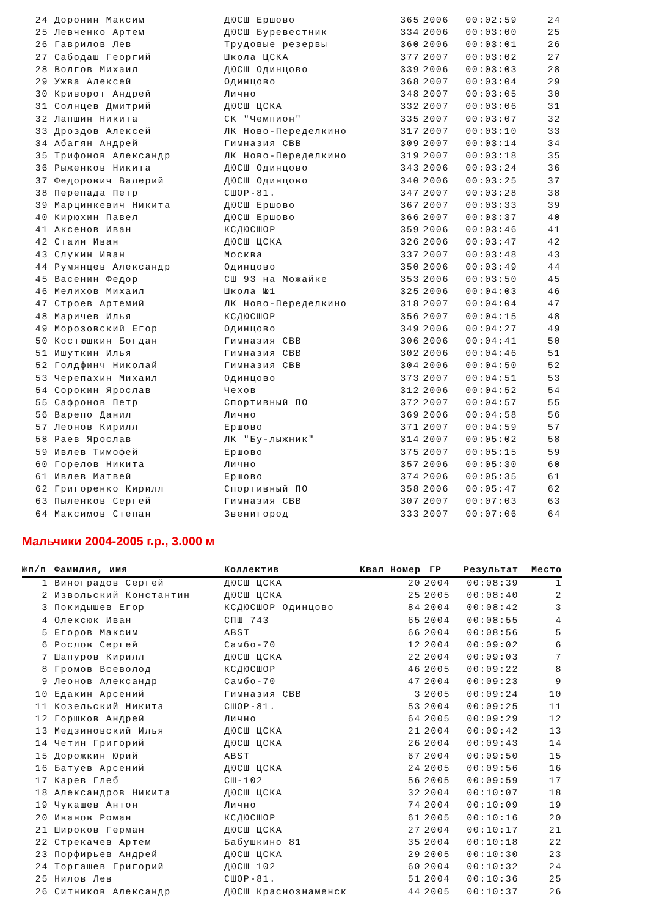| 24 | Доронин Максим | ДЮСШ Ершово | 365 | 2006 | 00:02:59 | 24 |
| 25 | Левченко Артем | ДЮСШ Буревестник | 334 | 2006 | 00:03:00 | 25 |
| 26 | Гаврилов Лев | Трудовые резервы | 360 | 2006 | 00:03:01 | 26 |
| 27 | Сабодаш Георгий | Школа ЦСКА | 377 | 2007 | 00:03:02 | 27 |
| 28 | Волгов Михаил | ДЮСШ Одинцово | 339 | 2006 | 00:03:03 | 28 |
| 29 | Ужва Алексей | Одинцово | 368 | 2007 | 00:03:04 | 29 |
| 30 | Криворот Андрей | Лично | 348 | 2007 | 00:03:05 | 30 |
| 31 | Солнцев Дмитрий | ДЮСШ ЦСКА | 332 | 2007 | 00:03:06 | 31 |
| 32 | Лапшин Никита | СК "Чемпион" | 335 | 2007 | 00:03:07 | 32 |
| 33 | Дроздов Алексей | ЛК Ново-Переделкино | 317 | 2007 | 00:03:10 | 33 |
| 34 | Абагян Андрей | Гимназия СВВ | 309 | 2007 | 00:03:14 | 34 |
| 35 | Трифонов Александр | ЛК Ново-Переделкино | 319 | 2007 | 00:03:18 | 35 |
| 36 | Рыженков Никита | ДЮСШ Одинцово | 343 | 2006 | 00:03:24 | 36 |
| 37 | Федорович Валерий | ДЮСШ Одинцово | 340 | 2006 | 00:03:25 | 37 |
| 38 | Перепада Петр | СШОР-81. | 347 | 2007 | 00:03:28 | 38 |
| 39 | Марцинкевич Никита | ДЮСШ Ершово | 367 | 2007 | 00:03:33 | 39 |
| 40 | Кирюхин Павел | ДЮСШ Ершово | 366 | 2007 | 00:03:37 | 40 |
| 41 | Аксенов Иван | КСДЮСШОР | 359 | 2006 | 00:03:46 | 41 |
| 42 | Стаин Иван | ДЮСШ ЦСКА | 326 | 2006 | 00:03:47 | 42 |
| 43 | Слукин Иван | Москва | 337 | 2007 | 00:03:48 | 43 |
| 44 | Румянцев Александр | Одинцово | 350 | 2006 | 00:03:49 | 44 |
| 45 | Васенин Федор | СШ 93 на Можайке | 353 | 2006 | 00:03:50 | 45 |
| 46 | Мелихов Михаил | Школа №1 | 325 | 2006 | 00:04:03 | 46 |
| 47 | Строев Артемий | ЛК Ново-Переделкино | 318 | 2007 | 00:04:04 | 47 |
| 48 | Маричев Илья | КСДЮСШОР | 356 | 2007 | 00:04:15 | 48 |
| 49 | Морозовский Егор | Одинцово | 349 | 2006 | 00:04:27 | 49 |
| 50 | Костюшкин Богдан | Гимназия СВВ | 306 | 2006 | 00:04:41 | 50 |
| 51 | Ишуткин Илья | Гимназия СВВ | 302 | 2006 | 00:04:46 | 51 |
| 52 | Голдфинч Николай | Гимназия СВВ | 304 | 2006 | 00:04:50 | 52 |
| 53 | Черепахин Михаил | Одинцово | 373 | 2007 | 00:04:51 | 53 |
| 54 | Сорокин Ярослав | Чехов | 312 | 2006 | 00:04:52 | 54 |
| 55 | Сафронов Петр | Спортивный ПО | 372 | 2007 | 00:04:57 | 55 |
| 56 | Варепо Данил | Лично | 369 | 2006 | 00:04:58 | 56 |
| 57 | Леонов Кирилл | Ершово | 371 | 2007 | 00:04:59 | 57 |
| 58 | Раев Ярослав | ЛК "Бу-лыжник" | 314 | 2007 | 00:05:02 | 58 |
| 59 | Ивлев Тимофей | Ершово | 375 | 2007 | 00:05:15 | 59 |
| 60 | Горелов Никита | Лично | 357 | 2006 | 00:05:30 | 60 |
| 61 | Ивлев Матвей | Ершово | 374 | 2006 | 00:05:35 | 61 |
| 62 | Григоренко Кирилл | Спортивный ПО | 358 | 2006 | 00:05:47 | 62 |
| 63 | Пыленков Сергей | Гимназия СВВ | 307 | 2007 | 00:07:03 | 63 |
| 64 | Максимов Степан | Звенигород | 333 | 2007 | 00:07:06 | 64 |
Мальчики 2004-2005 г.р., 3.000 м
| №п/п | Фамилия, имя | Коллектив | Квал Номер | ГР | Результат | Место |
| --- | --- | --- | --- | --- | --- | --- |
| 1 | Виноградов Сергей | ДЮСШ ЦСКА | 20 | 2004 | 00:08:39 | 1 |
| 2 | Извольский Константин | ДЮСШ ЦСКА | 25 | 2005 | 00:08:40 | 2 |
| 3 | Покидышев Егор | КСДЮСШОР Одинцово | 84 | 2004 | 00:08:42 | 3 |
| 4 | Олексюк Иван | СПШ 743 | 65 | 2004 | 00:08:55 | 4 |
| 5 | Егоров Максим | ABST | 66 | 2004 | 00:08:56 | 5 |
| 6 | Рослов Сергей | Самбо-70 | 12 | 2004 | 00:09:02 | 6 |
| 7 | Шапуров Кирилл | ДЮСШ ЦСКА | 22 | 2004 | 00:09:03 | 7 |
| 8 | Громов Всеволод | КСДЮСШОР | 46 | 2005 | 00:09:22 | 8 |
| 9 | Леонов Александр | Самбо-70 | 47 | 2004 | 00:09:23 | 9 |
| 10 | Едакин Арсений | Гимназия СВВ | 3 | 2005 | 00:09:24 | 10 |
| 11 | Козельский Никита | СШОР-81. | 53 | 2004 | 00:09:25 | 11 |
| 12 | Горшков Андрей | Лично | 64 | 2005 | 00:09:29 | 12 |
| 13 | Медзиновский Илья | ДЮСШ ЦСКА | 21 | 2004 | 00:09:42 | 13 |
| 14 | Четин Григорий | ДЮСШ ЦСКА | 26 | 2004 | 00:09:43 | 14 |
| 15 | Дорожкин Юрий | ABST | 67 | 2004 | 00:09:50 | 15 |
| 16 | Батуев Арсений | ДЮСШ ЦСКА | 24 | 2005 | 00:09:56 | 16 |
| 17 | Карев Глеб | СШ-102 | 56 | 2005 | 00:09:59 | 17 |
| 18 | Александров Никита | ДЮСШ ЦСКА | 32 | 2004 | 00:10:07 | 18 |
| 19 | Чукашев Антон | Лично | 74 | 2004 | 00:10:09 | 19 |
| 20 | Иванов Роман | КСДЮСШОР | 61 | 2005 | 00:10:16 | 20 |
| 21 | Широков Герман | ДЮСШ ЦСКА | 27 | 2004 | 00:10:17 | 21 |
| 22 | Стрекачев Артем | Бабушкино 81 | 35 | 2004 | 00:10:18 | 22 |
| 23 | Порфирьев Андрей | ДЮСШ ЦСКА | 29 | 2005 | 00:10:30 | 23 |
| 24 | Торгашев Григорий | ДЮСШ 102 | 60 | 2004 | 00:10:32 | 24 |
| 25 | Нилов Лев | СШОР-81. | 51 | 2004 | 00:10:36 | 25 |
| 26 | Ситников Александр | ДЮСШ Краснознаменск | 44 | 2005 | 00:10:37 | 26 |